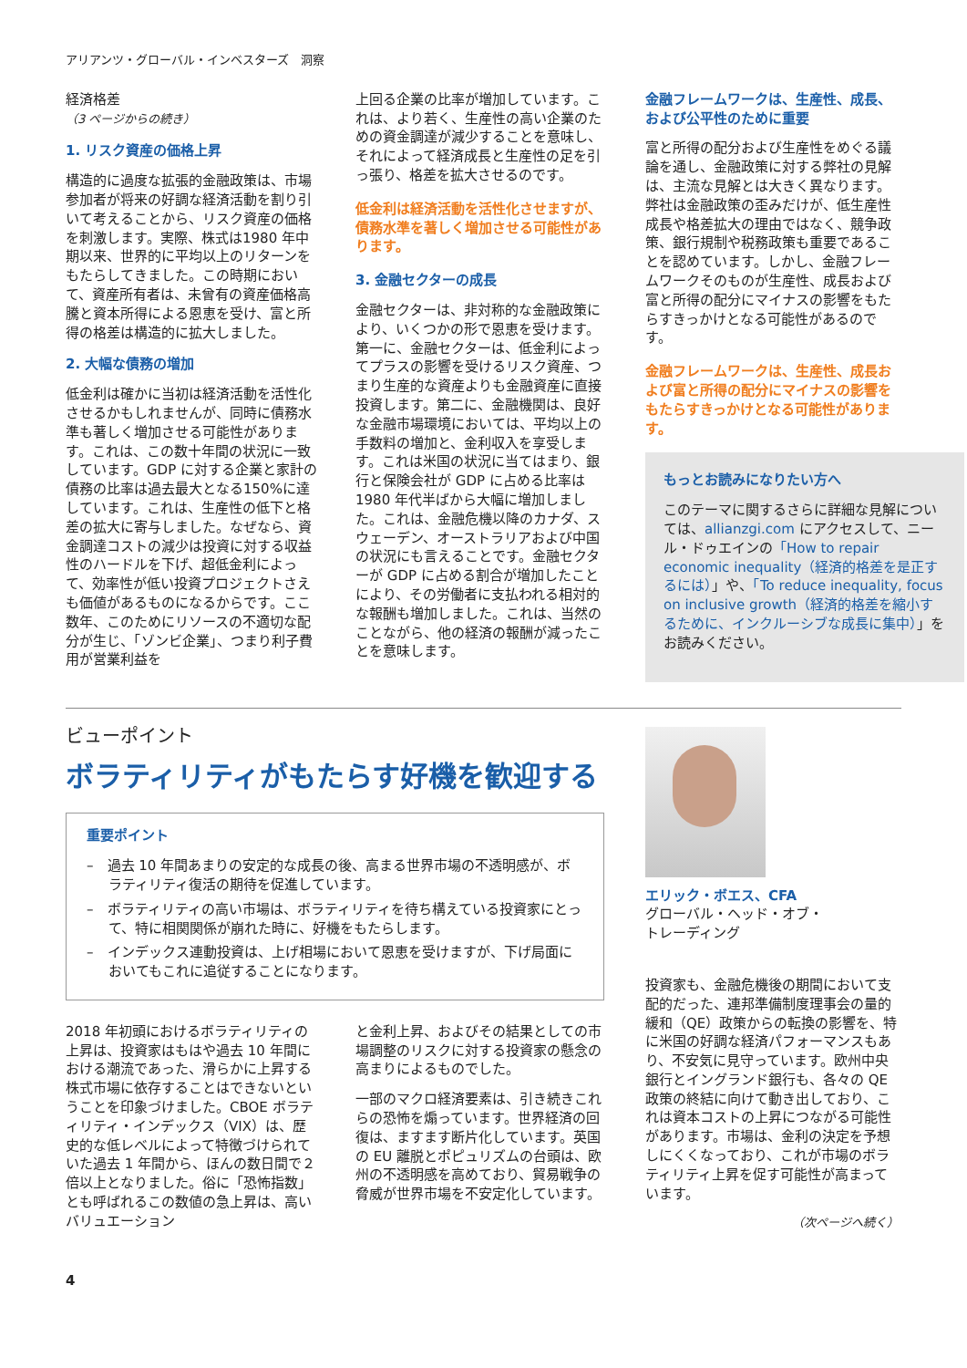アリアンツ・グローバル・インベスターズ　洞察
経済格差
（3 ページからの続き）
1. リスク資産の価格上昇
構造的に過度な拡張的金融政策は、市場参加者が将来の好調な経済活動を割り引いて考えることから、リスク資産の価格を刺激します。実際、株式は1980 年中期以来、世界的に平均以上のリターンをもたらしてきました。この時期において、資産所有者は、未曾有の資産価格高騰と資本所得による恩恵を受け、富と所得の格差は構造的に拡大しました。
2. 大幅な債務の増加
低金利は確かに当初は経済活動を活性化させるかもしれませんが、同時に債務水準も著しく増加させる可能性があります。これは、この数十年間の状況に一致しています。GDP に対する企業と家計の債務の比率は過去最大となる150%に達しています。これは、生産性の低下と格差の拡大に寄与しました。なぜなら、資金調達コストの減少は投資に対する収益性のハードルを下げ、超低金利によって、効率性が低い投資プロジェクトさえも価値があるものになるからです。ここ数年、このためにリソースの不適切な配分が生じ、「ゾンビ企業」、つまり利子費用が営業利益を
上回る企業の比率が増加しています。これは、より若く、生産性の高い企業のための資金調達が減少することを意味し、それによって経済成長と生産性の足を引っ張り、格差を拡大させるのです。
低金利は経済活動を活性化させますが、債務水準を著しく増加させる可能性があります。
3. 金融セクターの成長
金融セクターは、非対称的な金融政策により、いくつかの形で恩恵を受けます。第一に、金融セクターは、低金利によってプラスの影響を受けるリスク資産、つまり生産的な資産よりも金融資産に直接投資します。第二に、金融機関は、良好な金融市場環境においては、平均以上の手数料の増加と、金利収入を享受します。これは米国の状況に当てはまり、銀行と保険会社が GDP に占める比率は 1980 年代半ばから大幅に増加しました。これは、金融危機以降のカナダ、スウェーデン、オーストラリアおよび中国の状況にも言えることです。金融セクターが GDP に占める割合が増加したことにより、その労働者に支払われる相対的な報酬も増加しました。これは、当然のことながら、他の経済の報酬が減ったことを意味します。
金融フレームワークは、生産性、成長、および公平性のために重要
富と所得の配分および生産性をめぐる議論を通し、金融政策に対する弊社の見解は、主流な見解とは大きく異なります。弊社は金融政策の歪みだけが、低生産性成長や格差拡大の理由ではなく、競争政策、銀行規制や税務政策も重要であることを認めています。しかし、金融フレームワークそのものが生産性、成長および富と所得の配分にマイナスの影響をもたらすきっかけとなる可能性があるのです。
金融フレームワークは、生産性、成長および富と所得の配分にマイナスの影響をもたらすきっかけとなる可能性があります。
もっとお読みになりたい方へ
このテーマに関するさらに詳細な見解については、allianzgi.com にアクセスして、ニール・ドゥエインの「How to repair economic inequality（経済的格差を是正するには）」や、「To reduce inequality, focus on inclusive growth（経済的格差を縮小するために、インクルーシブな成長に集中）」をお読みください。
ビューポイント
ボラティリティがもたらす好機を歓迎する
重要ポイント
–　過去 10 年間あまりの安定的な成長の後、高まる世界市場の不透明感が、ボラティリティ復活の期待を促進しています。
–　ボラティリティの高い市場は、ボラティリティを待ち構えている投資家にとって、特に相関関係が崩れた時に、好機をもたらします。
–　インデックス連動投資は、上げ相場において恩恵を受けますが、下げ局面においてもこれに追従することになります。
2018 年初頭におけるボラティリティの上昇は、投資家はもはや過去 10 年間における潮流であった、滑らかに上昇する株式市場に依存することはできないということを印象づけました。CBOE ボラティリティ・インデックス（VIX）は、歴史的な低レベルによって特徴づけられていた過去 1 年間から、ほんの数日間で２倍以上となりました。俗に「恐怖指数」とも呼ばれるこの数値の急上昇は、高いバリュエーション
と金利上昇、およびその結果としての市場調整のリスクに対する投資家の懸念の高まりによるものでした。
一部のマクロ経済要素は、引き続きこれらの恐怖を煽っています。世界経済の回復は、ますます断片化しています。英国の EU 離脱とポピュリズムの台頭は、欧州の不透明感を高めており、貿易戦争の脅威が世界市場を不安定化しています。
エリック・ボエス、CFA
グローバル・ヘッド・オブ・
トレーディング
投資家も、金融危機後の期間において支配的だった、連邦準備制度理事会の量的緩和（QE）政策からの転換の影響を、特に米国の好調な経済パフォーマンスもあり、不安気に見守っています。欧州中央銀行とイングランド銀行も、各々の QE 政策の終結に向けて動き出しており、これは資本コストの上昇につながる可能性があります。市場は、金利の決定を予想しにくくなっており、これが市場のボラティリティ上昇を促す可能性が高まっています。
（次ページへ続く）
4